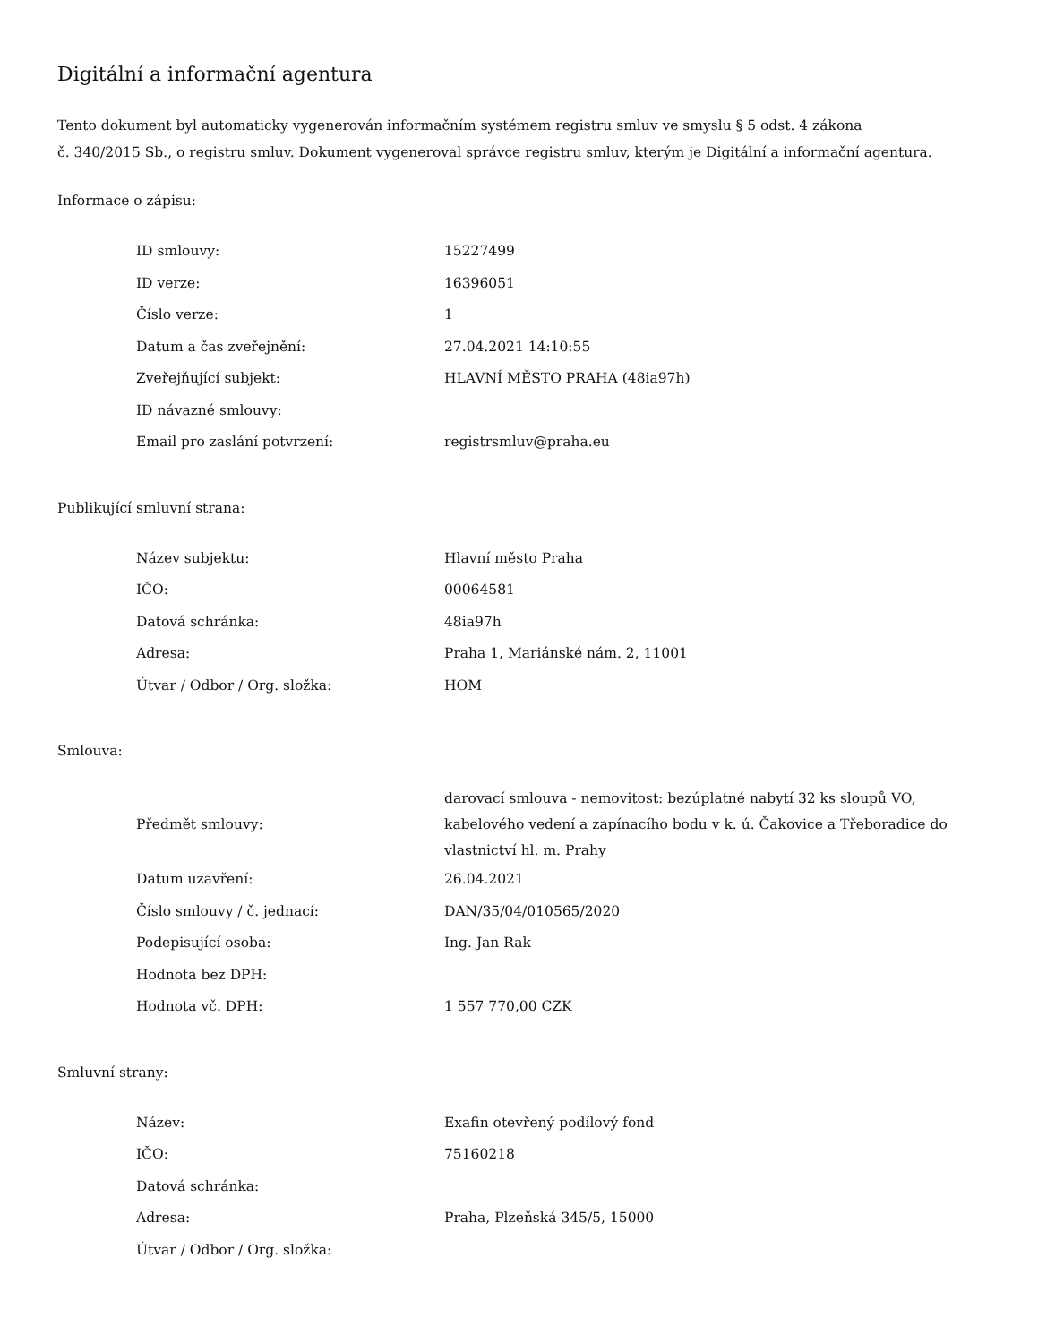Digitální a informační agentura
Tento dokument byl automaticky vygenerován informačním systémem registru smluv ve smyslu § 5 odst. 4 zákona
č. 340/2015 Sb., o registru smluv. Dokument vygeneroval správce registru smluv, kterým je Digitální a informační agentura.
Informace o zápisu:
| ID smlouvy: | 15227499 |
| ID verze: | 16396051 |
| Číslo verze: | 1 |
| Datum a čas zveřejnění: | 27.04.2021 14:10:55 |
| Zveřejňující subjekt: | HLAVNÍ MĚSTO PRAHA (48ia97h) |
| ID návazné smlouvy: | |
| Email pro zaslání potvrzení: | registrsmluv@praha.eu |
Publikující smluvní strana:
| Název subjektu: | Hlavní město Praha |
| IČO: | 00064581 |
| Datová schránka: | 48ia97h |
| Adresa: | Praha 1, Mariánské nám. 2, 11001 |
| Útvar / Odbor / Org. složka: | HOM |
Smlouva:
| Předmět smlouvy: | darovací smlouva - nemovitost: bezúplatné nabytí 32 ks sloupů VO, kabelového vedení a zapínacího bodu v k. ú. Čakovice a Třeboradice do vlastnictví hl. m. Prahy |
| Datum uzavření: | 26.04.2021 |
| Číslo smlouvy / č. jednací: | DAN/35/04/010565/2020 |
| Podepisující osoba: | Ing. Jan Rak |
| Hodnota bez DPH: | |
| Hodnota vč. DPH: | 1 557 770,00 CZK |
Smluvní strany:
| Název: | Exafin otevřený podílový fond |
| IČO: | 75160218 |
| Datová schránka: | |
| Adresa: | Praha, Plzeňská 345/5, 15000 |
| Útvar / Odbor / Org. složka: | |